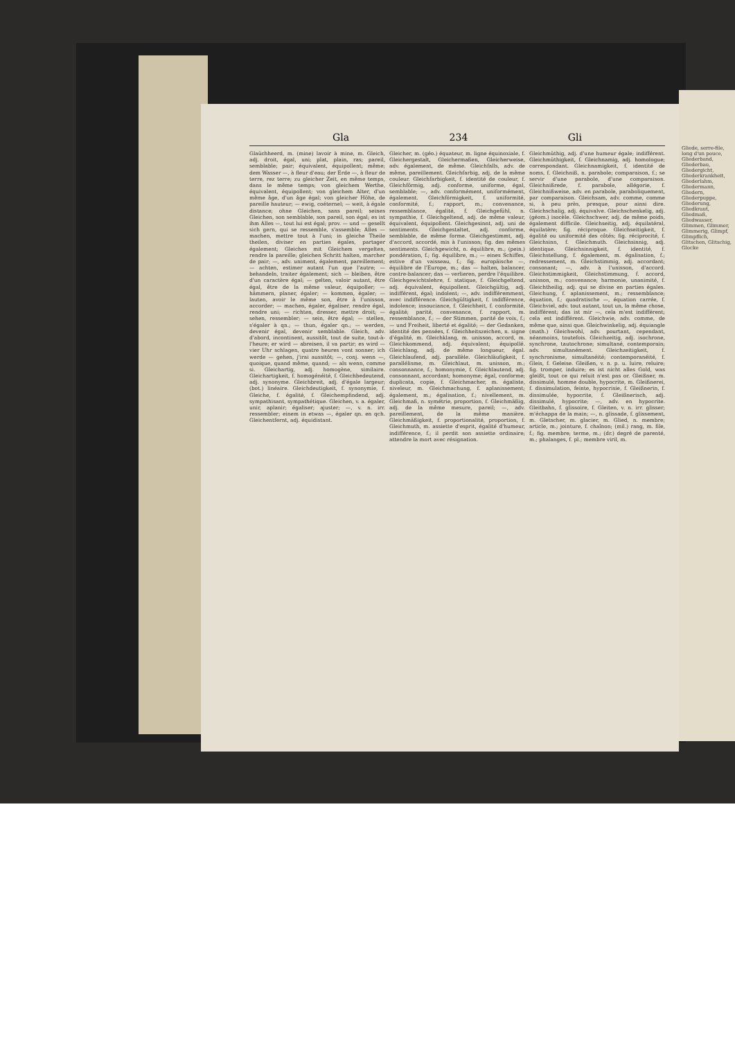Gla 234 Gli
Glaüchheerd, m. (mine) lavoir à mine, m. Gleich, adj. droit, égal, uni; plat, plain, ras; pareil, semblable; pair; équivalent, équipollent; même; dem Wasser —, à fleur d'eau; der Erde —, à fleur de terre, rez terre; zu gleicher Zeit, en même temps, dans le même temps; von gleichem Werthe, équivalent, équipollent; von gleichem Alter, d'un même âge, d'un âge égal; von gleicher Höhe, de pareille hauteur; — ewig, coéternel; — weit, à égale distance; ohne Gleichen, sans pareil; seines Gleichen, son semblable, son pareil, son égal; es ist ihm Alles —, tout lui est égal; prov. — und — gesellt sich gern, qui se ressemble, s'assemble; Alles — machen, mettre tout à l'uni; in gleiche Theile theilen, diviser en parties égales, partager également; Gleiches mit Gleichem vergelten, rendre la pareille; gleichen Schritt halten, marcher de pair; —, adv. uniment, également, pareillement; — achten, estimer autant l'un que l'autre; — behandeln, traiter également; sich — bleiben, être d'un caractère égal; — gelten, valoir autant, être égal, être de la même valeur, équipoller; — hämmern, planer, égaler; — kommen, égaler; — lauten, avoir le même son, être à l'unisson, accorder; — machen, égaler, égaliser, rendre égal, rendre uni; — richten, dresser, mettre droit; — sehen, ressembler; — sein, être égal; — stellen, s'égaler à qn.; — thun, égaler qn.; — werden, devenir égal, devenir semblable. Gleich, adv. d'abord, incontinent, aussitôt, tout de suite, tout-à-l'heure; er wird — abreisen, il va partir; es wird — vier Uhr schlagen, quatre heures vont sonner; ich werde — gehen, j'irai aussitôt; —, conj. wenn —, quoique, quand même, quand; — als wenn, comme si. Gleichartig, adj. homogène, similaire. Gleichartigkeit, f. homogénéité, f. Gleichbedeutend, adj. synonyme. Gleichbreit, adj. d'égale largeur; (bot.) linéaire. Gleichdeutigkeit, f. synonymie, f. Gleiche, f. égalité, f. Gleichempfindend, adj. sympathisant, sympathétique. Gleichen, v. a. égaler, unir, aplanir; égaliser; ajuster; —, v. n. irr. ressembler; einem in etwas —, égaler qn. en qch. Gleichentfernt, adj. équidistant.
Gleicher, m. (géo.) équateur, m. ligne équinoxiale, f. Gleichergestalt, Gleichermaßen, Gleicherweise, adv. également, de même. Gleichfalls, adv. de même, pareillement. Gleichfarbig, adj. de la même couleur. Gleichfarbigkeit, f. identité de couleur, f. Gleichförmig, adj. conforme, uniforme, égal, semblable; —, adv. conformément, uniformément, également. Gleichförmigkeit, f. uniformité, conformité, f.; rapport, m.; convenance, ressemblance, égalité, f. Gleichgefühl, n. sympathie, f. Gleichgeltend, adj. de même valeur, équivalent, équipollent. Gleichgesinnt, adj. uni de sentiments. Gleichgestaltet, adj. conforme, semblable, de même forme. Gleichgestimmt, adj. d'accord, accordé, mis à l'unisson; fig. des mêmes sentiments. Gleichgewicht, n. équilibre, m.; (pein.) pondération, f.; fig. équilibre, m.; — eines Schiffes, estive d'un vaisseau, f.; fig. europäische —, équilibre de l'Europe, m.; das — halten, balancer, contre-balancer; das — verlieren, perdre l'équilibre. Gleichgewichtslehre, f. statique, f. Gleichgeltend, adj. équivalent, équipollent. Gleichgültig, adj. indifférent, égal; indolent; —, adv. indifféremment, avec indifférence. Gleichgültigkeit, f. indifférence, indolence; insouciance, f. Gleichheit, f. conformité, égalité; parité, convenance, f. rapport, m. ressemblance, f.; — der Stimmen, parité de voix, f.; — und Freiheit, liberté et égalité; — der Gedanken, identité des pensées, f. Gleichheitszeichen, n. signe d'égalité, m. Gleichklang, m. unisson, accord, m. Gleichkommend, adj. équivalent; équipollé. Gleichlang, adj. de même longueur, égal. Gleichlaufend, adj. parallèle. Gleichläufigkeit, f. parallélisme, m. Gleichlaut, m. unisson, m.; consonnance, f.; homonymie, f. Gleichlautend, adj. consonnant, accordant; homonyme; égal, conforme; duplicata, copie, f. Gleichmacher, m. égaliste, niveleur, m. Gleichmachung, f. aplanissement; également, m.; égalisation, f.; nivellement, m. Gleichmaß, n. symétrie, proportion, f. Gleichmäßig, adj. de la même mesure, pareil; —, adv. pareillement, de la même manière. Gleichmäßigkeit, f. proportionalité, proportion, f. Gleichmuth, m. assiette d'esprit, égalité d'humeur, indifférence, f.; il perdit son assiette ordinaire; attendre la mort avec résignation.
Gleichmüthig, adj. d'une humeur égale; indifférent. Gleichmüthigkeit, f. Gleichnamig, adj. homologue; correspondant. Gleichnamigkeit, f. identité de noms, f. Gleichniß, n. parabole; comparaison, f.; se servir d'une parabole, d'une comparaison. Gleichnißrede, f. parabole, allégorie, f. Gleichnißweise, adv. en parabole, paraboliquement, par comparaison. Gleichsam, adv. comme, comme si, à peu près, presque, pour ainsi dire. Gleichschalig, adj. équivalve. Gleichschenkelig, adj. (géom.) isocèle. Gleichschwer, adj. de même poids, également difficile. Gleichseitig, adj. équilatéral, équilatère; fig. réciproque. Gleichseitigkeit, f. égalité ou uniformité des côtés; fig. réciprocité, f. Gleichsinn, f. Gleichmuth. Gleichsinnig, adj. identique. Gleichsinnigkeit, f. identité, f. Gleichstellung, f. également, m. égalisation, f.; redressement, m. Gleichstimmig, adj. accordant; consonant; —, adv. à l'unisson, d'accord. Gleichstimmigkeit, Gleichstimmung, f. accord, unisson, m.; convenance; harmonie, unanimité, f. Gleichtheilig, adj. qui se divise en parties égales. Gleichung, f. aplanissement, m.; ressemblance; équation, f.; quadratische —, équation carrée, f. Gleichviel, adv. tout autant, tout un, la même chose, indifférent; das ist mir —, cela m'est indifférent; cela est indifférent. Gleichwie, adv. comme, de même que, ainsi que. Gleichwinkelig, adj. équiangle (math.) Gleichwohl, adv. pourtant, cependant, néanmoins, toutefois. Gleichzeitig, adj. isochrone, synchrone, tautochrone; simultané, contemporain; adv. simultanément. Gleichzeitigkeit, f. synchronisme, simultanéité; contemporanéité, f. Gleis, f. Geleise. Gleißen, v. n. p. u. luire, reluire; fig. tromper, induire; es ist nicht alles Gold, was gleißt, tout ce qui reluit n'est pas or. Gleißner, m. dissimulé, homme double, hypocrite, m. Gleißnerei, f. dissimulation, feinte, hypocrisie, f. Gleißnerin, f. dissimulée, hypocrite, f. Gleißnerisch, adj. dissimulé, hypocrite; —, adv. en hypocrite. Gleitbahn, f. glissoire, f. Gleiten, v. n. irr. glisser; m'échappa de la main; —, n. glissade, f. glissement, m. Gletscher, m. glacier, m. Glied, n. membre; article, m.; jointure, f. chaînon; (mil.) rang, m. file, f.; fig. membre; terme, m.; (dr.) degré de parenté, m.; phalanges, f. pl.; membre viril, m.
Gliede, serre-file, long d'un pouce, Gliederband, Gliederbau, Gliedergicht, Gliederkrankheit, Gliederlahm, Gliedermann, Gliedern, Gliederpuppe, Gliederung, Gliedkraut, Gliedmaß, Gliedwasser, Glimmen, Glimmer, Glimmerig, Glimpf, Glimpflich, Glitschen, Glitschig, Glocke